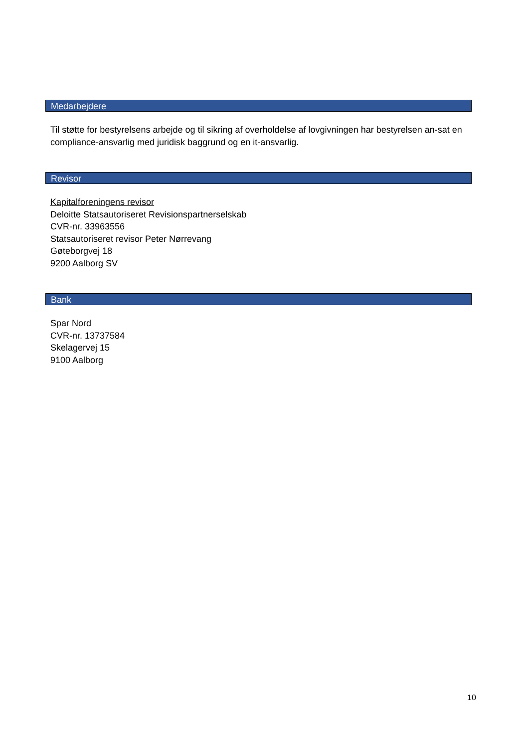Medarbejdere
Til støtte for bestyrelsens arbejde og til sikring af overholdelse af lovgivningen har bestyrelsen an-sat en compliance-ansvarlig med juridisk baggrund og en it-ansvarlig.
Revisor
Kapitalforeningens revisor
Deloitte Statsautoriseret Revisionspartnerselskab
CVR-nr. 33963556
Statsautoriseret revisor Peter Nørrevang
Gøteborgvej 18
9200 Aalborg SV
Bank
Spar Nord
CVR-nr. 13737584
Skelagervej 15
9100 Aalborg
10